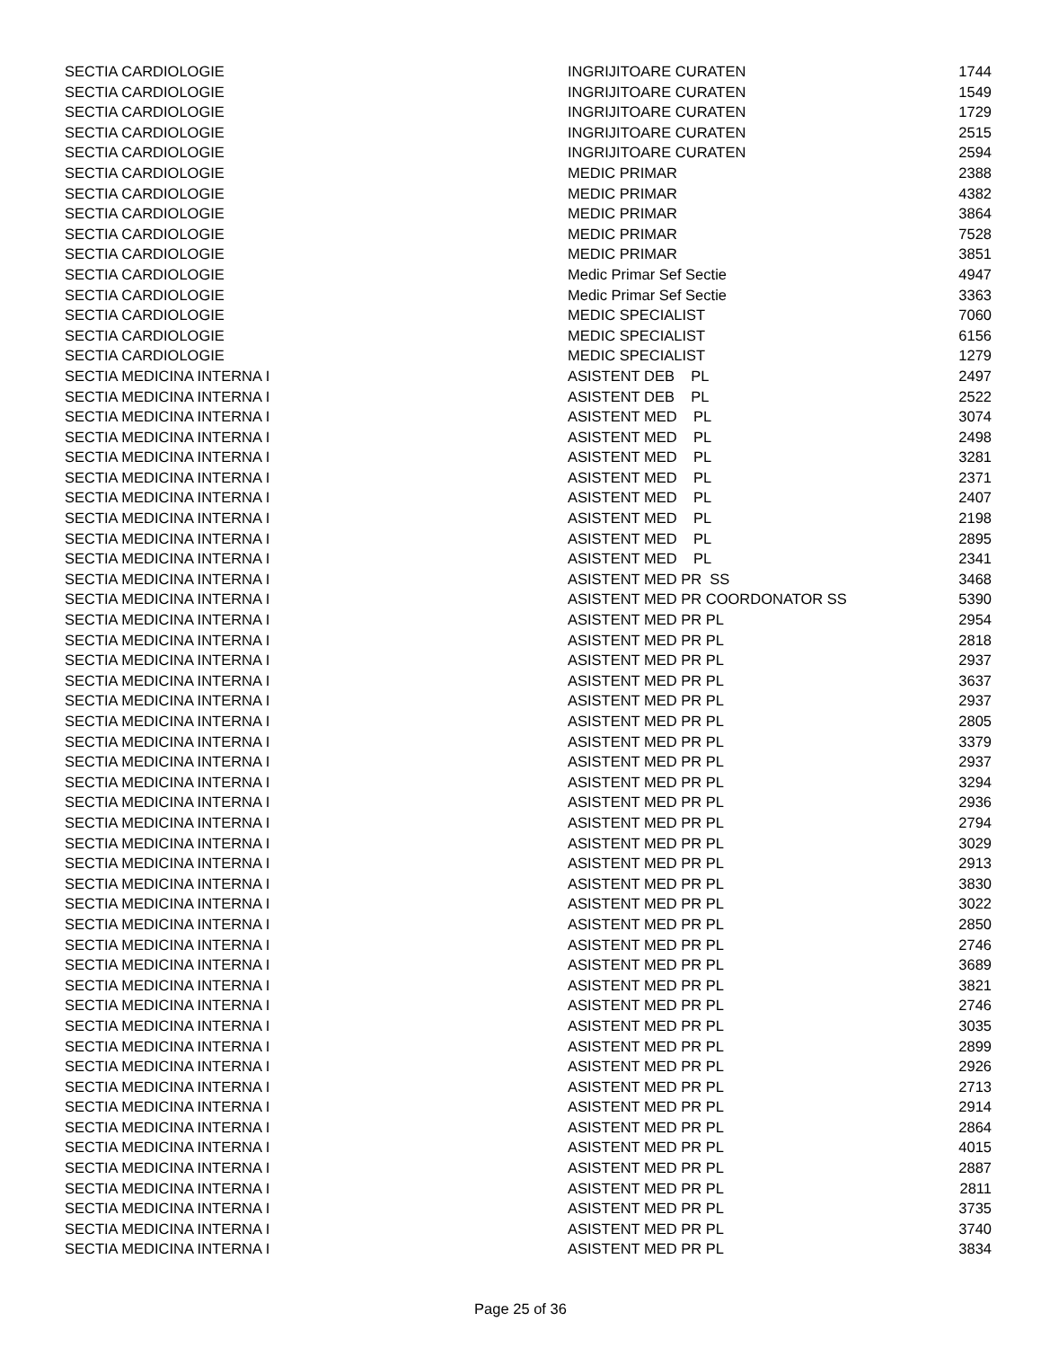| SECTIA CARDIOLOGIE | INGRIJITOARE CURATEN | 1744 |
| SECTIA CARDIOLOGIE | INGRIJITOARE CURATEN | 1549 |
| SECTIA CARDIOLOGIE | INGRIJITOARE CURATEN | 1729 |
| SECTIA CARDIOLOGIE | INGRIJITOARE CURATEN | 2515 |
| SECTIA CARDIOLOGIE | INGRIJITOARE CURATEN | 2594 |
| SECTIA CARDIOLOGIE | MEDIC PRIMAR | 2388 |
| SECTIA CARDIOLOGIE | MEDIC PRIMAR | 4382 |
| SECTIA CARDIOLOGIE | MEDIC PRIMAR | 3864 |
| SECTIA CARDIOLOGIE | MEDIC PRIMAR | 7528 |
| SECTIA CARDIOLOGIE | MEDIC PRIMAR | 3851 |
| SECTIA CARDIOLOGIE | Medic Primar Sef Sectie | 4947 |
| SECTIA CARDIOLOGIE | Medic Primar Sef Sectie | 3363 |
| SECTIA CARDIOLOGIE | MEDIC SPECIALIST | 7060 |
| SECTIA CARDIOLOGIE | MEDIC SPECIALIST | 6156 |
| SECTIA CARDIOLOGIE | MEDIC SPECIALIST | 1279 |
| SECTIA MEDICINA INTERNA I | ASISTENT DEB PL | 2497 |
| SECTIA MEDICINA INTERNA I | ASISTENT DEB PL | 2522 |
| SECTIA MEDICINA INTERNA I | ASISTENT MED PL | 3074 |
| SECTIA MEDICINA INTERNA I | ASISTENT MED PL | 2498 |
| SECTIA MEDICINA INTERNA I | ASISTENT MED PL | 3281 |
| SECTIA MEDICINA INTERNA I | ASISTENT MED PL | 2371 |
| SECTIA MEDICINA INTERNA I | ASISTENT MED PL | 2407 |
| SECTIA MEDICINA INTERNA I | ASISTENT MED PL | 2198 |
| SECTIA MEDICINA INTERNA I | ASISTENT MED PL | 2895 |
| SECTIA MEDICINA INTERNA I | ASISTENT MED PL | 2341 |
| SECTIA MEDICINA INTERNA I | ASISTENT MED PR SS | 3468 |
| SECTIA MEDICINA INTERNA I | ASISTENT MED PR COORDONATOR SS | 5390 |
| SECTIA MEDICINA INTERNA I | ASISTENT MED PR PL | 2954 |
| SECTIA MEDICINA INTERNA I | ASISTENT MED PR PL | 2818 |
| SECTIA MEDICINA INTERNA I | ASISTENT MED PR PL | 2937 |
| SECTIA MEDICINA INTERNA I | ASISTENT MED PR PL | 3637 |
| SECTIA MEDICINA INTERNA I | ASISTENT MED PR PL | 2937 |
| SECTIA MEDICINA INTERNA I | ASISTENT MED PR PL | 2805 |
| SECTIA MEDICINA INTERNA I | ASISTENT MED PR PL | 3379 |
| SECTIA MEDICINA INTERNA I | ASISTENT MED PR PL | 2937 |
| SECTIA MEDICINA INTERNA I | ASISTENT MED PR PL | 3294 |
| SECTIA MEDICINA INTERNA I | ASISTENT MED PR PL | 2936 |
| SECTIA MEDICINA INTERNA I | ASISTENT MED PR PL | 2794 |
| SECTIA MEDICINA INTERNA I | ASISTENT MED PR PL | 3029 |
| SECTIA MEDICINA INTERNA I | ASISTENT MED PR PL | 2913 |
| SECTIA MEDICINA INTERNA I | ASISTENT MED PR PL | 3830 |
| SECTIA MEDICINA INTERNA I | ASISTENT MED PR PL | 3022 |
| SECTIA MEDICINA INTERNA I | ASISTENT MED PR PL | 2850 |
| SECTIA MEDICINA INTERNA I | ASISTENT MED PR PL | 2746 |
| SECTIA MEDICINA INTERNA I | ASISTENT MED PR PL | 3689 |
| SECTIA MEDICINA INTERNA I | ASISTENT MED PR PL | 3821 |
| SECTIA MEDICINA INTERNA I | ASISTENT MED PR PL | 2746 |
| SECTIA MEDICINA INTERNA I | ASISTENT MED PR PL | 3035 |
| SECTIA MEDICINA INTERNA I | ASISTENT MED PR PL | 2899 |
| SECTIA MEDICINA INTERNA I | ASISTENT MED PR PL | 2926 |
| SECTIA MEDICINA INTERNA I | ASISTENT MED PR PL | 2713 |
| SECTIA MEDICINA INTERNA I | ASISTENT MED PR PL | 2914 |
| SECTIA MEDICINA INTERNA I | ASISTENT MED PR PL | 2864 |
| SECTIA MEDICINA INTERNA I | ASISTENT MED PR PL | 4015 |
| SECTIA MEDICINA INTERNA I | ASISTENT MED PR PL | 2887 |
| SECTIA MEDICINA INTERNA I | ASISTENT MED PR PL | 2811 |
| SECTIA MEDICINA INTERNA I | ASISTENT MED PR PL | 3735 |
| SECTIA MEDICINA INTERNA I | ASISTENT MED PR PL | 3740 |
| SECTIA MEDICINA INTERNA I | ASISTENT MED PR PL | 3834 |
Page 25 of 36